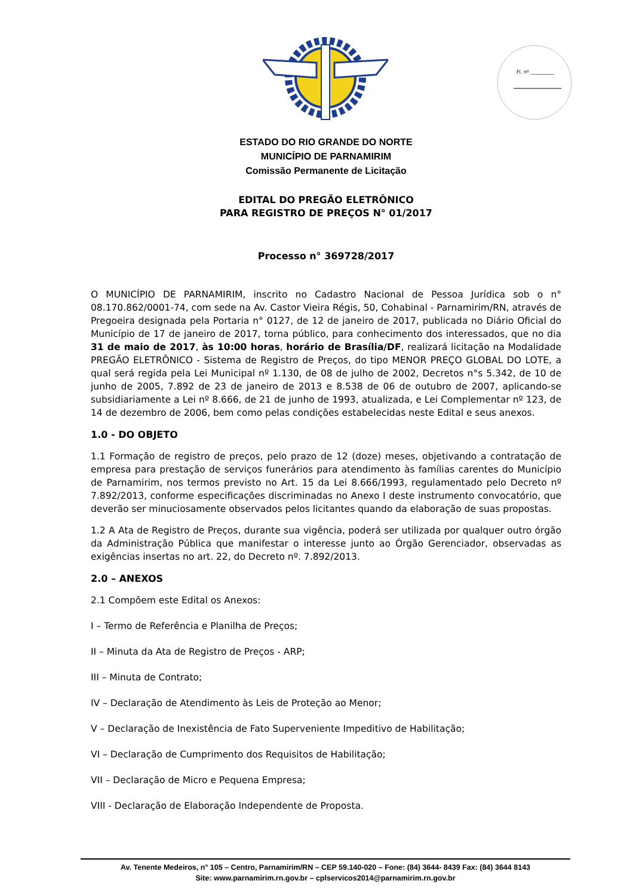Fl. nº __________
ESTADO DO RIO GRANDE DO NORTE
MUNICÍPIO DE PARNAMIRIM
Comissão Permanente de Licitação
EDITAL DO PREGÃO ELETRÔNICO
PARA REGISTRO DE PREÇOS N° 01/2017
Processo n° 369728/2017
O MUNICÍPIO DE PARNAMIRIM, inscrito no Cadastro Nacional de Pessoa Jurídica sob o n° 08.170.862/0001-74, com sede na Av. Castor Vieira Régis, 50, Cohabinal - Parnamirim/RN, através de Pregoeira designada pela Portaria n° 0127, de 12 de janeiro de 2017, publicada no Diário Oficial do Município de 17 de janeiro de 2017, torna público, para conhecimento dos interessados, que no dia 31 de maio de 2017, às 10:00 horas, horário de Brasília/DF, realizará licitação na Modalidade PREGÃO ELETRÔNICO - Sistema de Registro de Preços, do tipo MENOR PREÇO GLOBAL DO LOTE, a qual será regida pela Lei Municipal nº 1.130, de 08 de julho de 2002, Decretos n°s 5.342, de 10 de junho de 2005, 7.892 de 23 de janeiro de 2013 e 8.538 de 06 de outubro de 2007, aplicando-se subsidiariamente a Lei nº 8.666, de 21 de junho de 1993, atualizada, e Lei Complementar nº 123, de 14 de dezembro de 2006, bem como pelas condições estabelecidas neste Edital e seus anexos.
1.0 - DO OBJETO
1.1 Formação de registro de preços, pelo prazo de 12 (doze) meses, objetivando a contratação de empresa para prestação de serviços funerários para atendimento às famílias carentes do Município de Parnamirim, nos termos previsto no Art. 15 da Lei 8.666/1993, regulamentado pelo Decreto nº 7.892/2013, conforme especificações discriminadas no Anexo I deste instrumento convocatório, que deverão ser minuciosamente observados pelos licitantes quando da elaboração de suas propostas.
1.2 A Ata de Registro de Preços, durante sua vigência, poderá ser utilizada por qualquer outro órgão da Administração Pública que manifestar o interesse junto ao Órgão Gerenciador, observadas as exigências insertas no art. 22, do Decreto nº. 7.892/2013.
2.0 – ANEXOS
2.1 Compõem este Edital os Anexos:
I – Termo de Referência e Planilha de Preços;
II – Minuta da Ata de Registro de Preços - ARP;
III – Minuta de Contrato;
IV – Declaração de Atendimento às Leis de Proteção ao Menor;
V – Declaração de Inexistência de Fato Superveniente Impeditivo de Habilitação;
VI – Declaração de Cumprimento dos Requisitos de Habilitação;
VII – Declaração de Micro e Pequena Empresa;
VIII - Declaração de Elaboração Independente de Proposta.
Av. Tenente Medeiros, n° 105 – Centro, Parnamirim/RN – CEP 59.140-020 – Fone: (84) 3644- 8439 Fax: (84) 3644 8143
Site: www.parnamirim.rn.gov.br – cplservicos2014@parnamirim.rn.gov.br